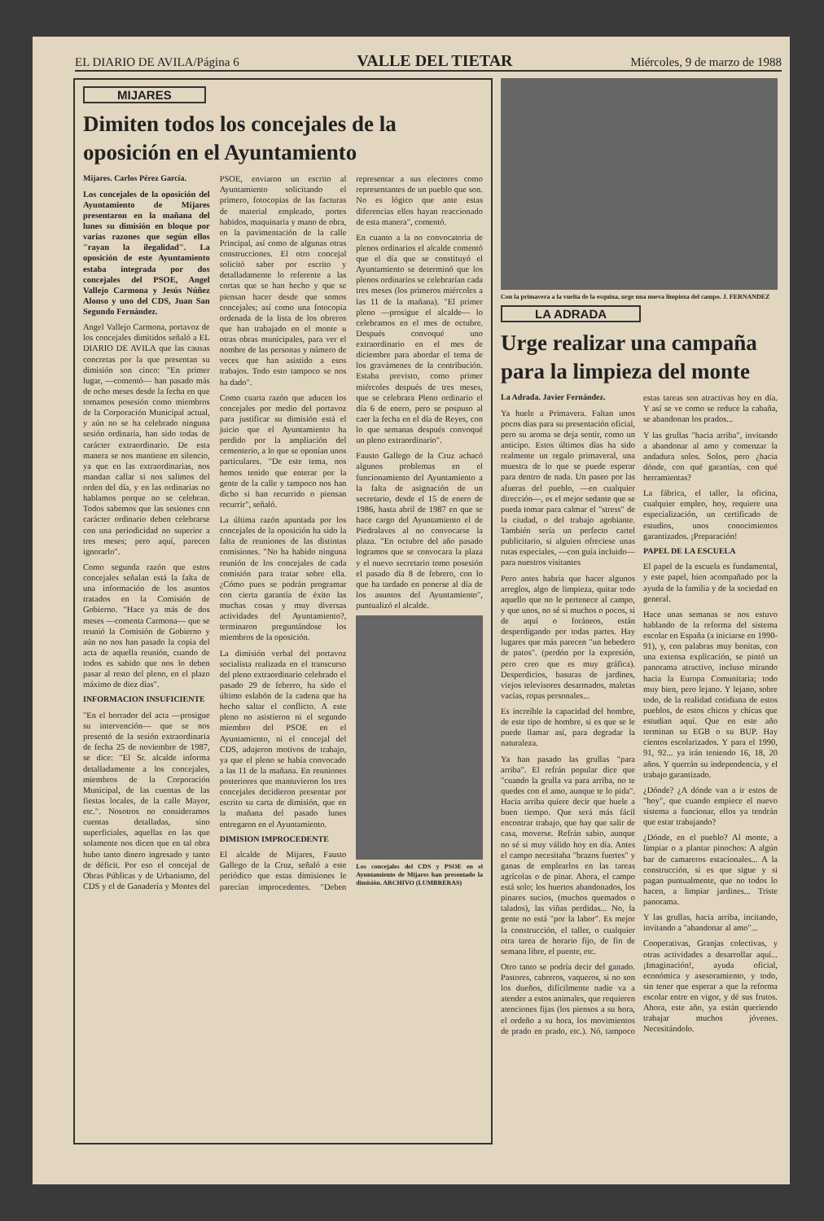EL DIARIO DE AVILA/Página 6 VALLE DEL TIETAR Miércoles, 9 de marzo de 1988
MIJARES
Dimiten todos los concejales de la oposición en el Ayuntamiento
Mijares. Carlos Pérez García.
Los concejales de la oposición del Ayuntamiento de Mijares presentaron en la mañana del lunes su dimisión en bloque por varias razones que según ellos "rayan la ilegalidad". La oposición de este Ayuntamiento estaba integrada por dos concejales del PSOE, Angel Vallejo Carmona y Jesús Núñez Alonso y uno del CDS, Juan San Segundo Fernández.
Angel Vallejo Carmona, portavoz de los concejales dimitidos señaló a EL DIARIO DE AVILA que las causas concretas por la que presentan su dimisión son cinco: "En primer lugar, —comentó— han pasado más de ocho meses desde la fecha en que tomamos posesión como miembros de la Corporación Municipal actual, y aún no se ha celebrado ninguna sesión ordinaria, han sido todas de carácter extraordinario. De esta manera se nos mantiene en silencio, ya que en las extraordinarias, nos mandan callar si nos salimos del orden del día, y en las ordinarias no hablamos porque no se celebran. Todos sabemos que las sesiones con carácter ordinario deben celebrarse con una periodicidad no superior a tres meses; pero aquí, parecen ignorarlo".
Como segunda razón que estos concejales señalan está la falta de una información de los asuntos tratados en la Comisión de Gobierno. "Hace ya más de dos meses —comenta Carmona— que se reunió la Comisión de Gobierno y aún no nos han pasado la copia del acta de aquella reunión, cuando de todos es sabido que nos lo deben pasar al resto del pleno, en el plazo máximo de diez días".
INFORMACION INSUFICIENTE
"En el borrador del acta —prosigue su intervención— que se nos presentó de la sesión extraordinaria de fecha 25 de noviembre de 1987, se dice: "El Sr. alcalde informa detalladamente a los concejales, miembros de la Corporación Municipal, de las cuentas de las fiestas locales, de la calle Mayor, etc.". Nosotros no consideramos cuentas detalladas, sino superficiales, aquellas en las que solamente nos dicen que en tal obra hubo tanto dinero ingresado y tanto de déficit. Por eso el concejal de Obras Públicas y de Urbanismo, del CDS y el de Ganadería y Montes del PSOE, enviaron un escrito al Ayuntamiento solicitando el primero, fotocopias de las facturas de material empleado, portes habidos, maquinaria y mano de obra, en la pavimentación de la calle Principal, así como de algunas otras construcciones. El otro concejal solicitó saber por escrito y detalladamente lo referente a las cortas que se han hecho y que se piensan hacer desde que somos concejales; así como una fotocopia ordenada de la lista de los obreros que han trabajado en el monte u otras obras municipales, para ver el nombre de las personas y número de veces que han asistido a esos trabajos. Todo esto tampoco se nos ha dado".
Como cuarta razón que aducen los concejales por medio del portavoz para justificar su dimisión está el juicio que el Ayuntamiento ha perdido por la ampliación del cementerio, a lo que se oponían unos particulares. "De este tema, nos hemos tenido que enterar por la gente de la calle y tampoco nos han dicho si han recurrido o piensan recurrir", señaló.
La última razón apuntada por los concejales de la oposición ha sido la falta de reuniones de las distintas comisiones. "No ha habido ninguna reunión de los concejales de cada comisión para tratar sobre ella. ¿Cómo pues se podrán programar con cierta garantía de éxito las muchas cosas y muy diversas actividades del Ayuntamiento?, terminaron preguntándose los miembros de la oposición.
La dimisión verbal del portavoz socialista realizada en el transcurso del pleno extraordinario celebrado el pasado 29 de febrero, ha sido el último eslabón de la cadena que ha hecho saltar el conflicto. A este pleno no asistieron ni el segundo miembro del PSOE en el Ayuntamiento, ni el concejal del CDS, adujeron motivos de trabajo, ya que el pleno se había convocado a las 11 de la mañana. En reuniones posteriores que mantuvieron los tres concejales decidieron presentar por escrito su carta de dimisión, que en la mañana del pasado lunes entregaron en el Ayuntamiento.
DIMISION IMPROCEDENTE
El alcalde de Mijares, Fausto Gallego de la Cruz, señaló a este periódico que estas dimisiones le parecían improcedentes. "Deben representar a sus electores como representantes de un pueblo que son. No es lógico que ante estas diferencias ellos hayan reaccionado de esta manera", comentó.
En cuanto a la no convocatoria de plenos ordinarios el alcalde comentó que el día que se constituyó el Ayuntamiento se determinó que los plenos ordinarios se celebrarían cada tres meses (los primeros miércoles a las 11 de la mañana). "El primer pleno —prosigue el alcalde— lo celebramos en el mes de octubre. Después convoqué uno extraordinario en el mes de diciembre para abordar el tema de los gravámenes de la contribución. Estaba previsto, como primer miércoles después de tres meses, que se celebrara Pleno ordinario el día 6 de enero, pero se pospuso al caer la fecha en el día de Reyes, con lo que semanas después convoqué un pleno extraordinario".
Fausto Gallego de la Cruz achacó algunos problemas en el funcionamiento del Ayuntamiento a la falta de asignación de un secretario, desde el 15 de enero de 1986, hasta abril de 1987 en que se hace cargo del Ayuntamiento el de Piedralaves al no convocarse la plaza. "En octubre del año pasado logramos que se convocara la plaza y el nuevo secretario tomo posesión el pasado día 8 de febrero, con lo que ha tardado en ponerse al día de los asuntos del Ayuntamiento", puntualizó el alcalde.
Los concejales del CDS y PSOE en el Ayuntamiento de Mijares han presentado la dimisión. ARCHIVO (LUMBRERAS)
Con la primavera a la vuelta de la esquina, urge una nueva limpieza del campo. J. FERNANDEZ
LA ADRADA
Urge realizar una campaña para la limpieza del monte
La Adrada. Javier Fernández.
Ya huele a Primavera. Faltan unos pocos días para su presentación oficial, pero su aroma se deja sentir, como un anticipo. Estos últimos días ha sido realmente un regalo primaveral, una muestra de lo que se puede esperar para dentro de nada. Un paseo por las afueras del pueblo, —en cualquier dirección—, es el mejor sedante que se pueda tomar para calmar el "stress" de la ciudad, o del trabajo agobiante. También sería un perfecto cartel publicitario, si alguien ofreciese unas rutas especiales, —con guía incluido— para nuestros visitantes
Pero antes habría que hacer algunos arreglos, algo de limpieza, quitar todo aquello que no le pertenece al campo, y que unos, no sé si muchos o pocos, si de aquí o foráneos, están desperdigando por todas partes. Hay lugares que más parecen "un bebedero de patos". (perdón por la expresión, pero creo que es muy gráfica). Desperdicios, basuras de jardines, viejos televisores desarmados, maletas vacías, ropas personales...
Es increíble la capacidad del hombre, de este tipo de hombre, si es que se le puede llamar así, para degradar la naturaleza.
Ya han pasado las grullas "para arriba". El refrán popular dice que "cuando la grulla va para arriba, no te quedes con el amo, aunque te lo pida". Hacia arriba quiere decir que huele a buen tiempo. Que será más fácil encontrar trabajo, que hay que salir de casa, moverse. Refrán sabio, aunque no sé si muy válido hoy en día. Antes el campo necesitaba "brazos fuertes" y ganas de emplearlos en las tareas agrícolas o de pinar. Ahora, el campo está solo; los huertos abandonados, los pinares sucios, (muchos quemados o talados), las viñas perdidas... No, la gente no está "por la labor". Es mejor la construcción, el taller, o cualquier otra tarea de horario fijo, de fin de semana libre, el puente, etc.
Otro tanto se podría decir del ganado. Pastores, cabreros, vaqueros, si no son los dueños, difícilmente nadie va a atender a estos animales, que requieren atenciones fijas (los piensos a su hora, el ordeño a su hora, los movimientos de prado en prado, etc.). Nó, tampoco estas tareas son atractivas hoy en día. Y así se ve como se reduce la cabaña, se abandonan los prados...
Y las grullas "hacia arriba", invitando a abandonar al amo y comenzar la andadura solos. Solos, pero ¿hacia dónde, con qué garantías, con qué herramientas?
La fábrica, el taller, la oficina, cualquier empleo, hoy, requiere una especialización, un certificado de estudios, unos conocimientos garantizados. ¡Preparación!
PAPEL DE LA ESCUELA
El papel de la escuela es fundamental, y este papel, bien acompañado por la ayuda de la familia y de la sociedad en general.
Hace unas semanas se nos estuvo hablando de la reforma del sistema escolar en España (a iniciarse en 1990-91), y, con palabras muy bonitas, con una extensa explicación, se pintó un panorama atractivo, incluso mirando hacia la Europa Comunitaria; todo muy bien, pero lejano. Y lejano, sobre todo, de la realidad cotidiana de estos pueblos, de estos chicos y chicas que estudian aquí. Que en este año terminan su EGB o su BUP. Hay cientos escolarizados. Y para el 1990, 91, 92... ya irán teniendo 16, 18, 20 años. Y querrán su independencia, y el trabajo garantizado.
¿Dónde? ¿A dónde van a ir estos de "hoy", que cuando empiece el nuevo sistema a funcionar, ellos ya tendrán que estar trabajando?
¿Dónde, en el pueblo? Al monte, a limpiar o a plantar pinochos: A algún bar de camareros estacionales... A la construcción, si es que sigue y si pagan puntualmente, que no todos lo hacen, a limpiar jardines... Triste panorama.
Y las grullas, hacia arriba, incitando, invitando a "abandonar al amo"...
Cooperativas, Granjas colectivas, y otras actividades a desarrollar aquí... ¡Imaginación!, ayuda oficial, económica y asesoramiento, y todo, sin tener que esperar a que la reforma escolar entre en vigor, y dé sus frutos. Ahora, este año, ya están queriendo trabajar muchos jóvenes. Necesitándolo.